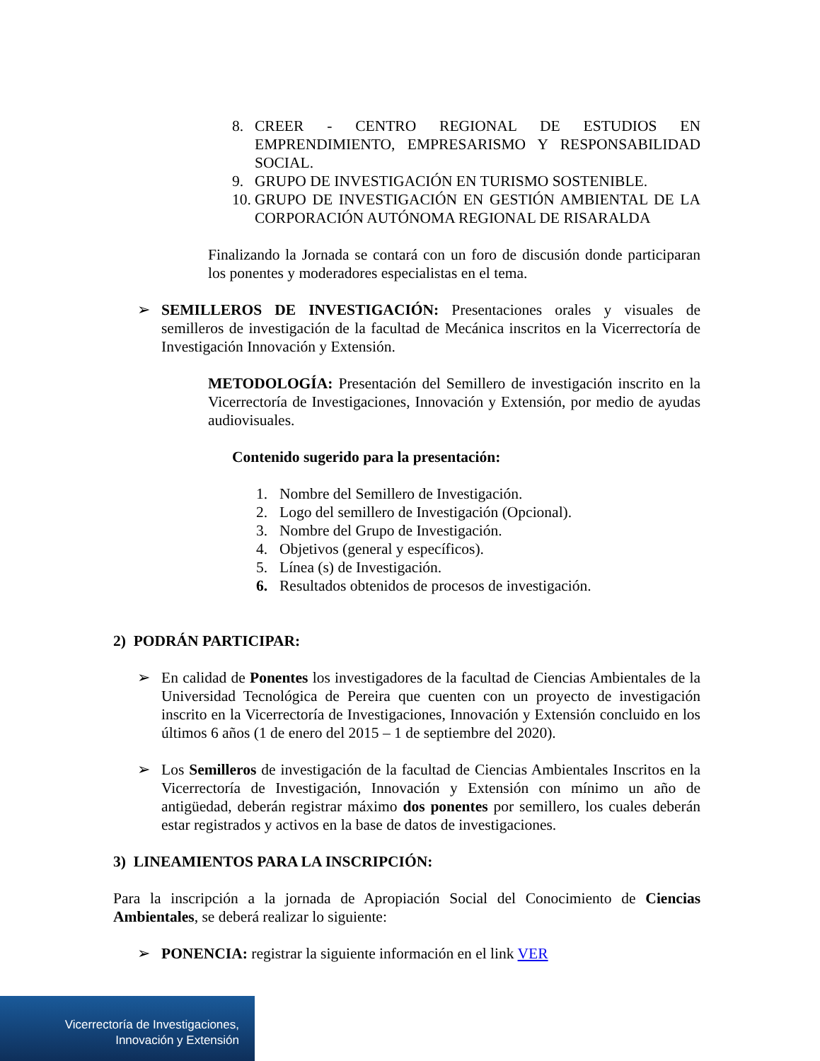8. CREER - CENTRO REGIONAL DE ESTUDIOS EN EMPRENDIMIENTO, EMPRESARISMO Y RESPONSABILIDAD SOCIAL.
9. GRUPO DE INVESTIGACIÓN EN TURISMO SOSTENIBLE.
10. GRUPO DE INVESTIGACIÓN EN GESTIÓN AMBIENTAL DE LA CORPORACIÓN AUTÓNOMA REGIONAL DE RISARALDA
Finalizando la Jornada se contará con un foro de discusión donde participaran los ponentes y moderadores especialistas en el tema.
➢ SEMILLEROS DE INVESTIGACIÓN: Presentaciones orales y visuales de semilleros de investigación de la facultad de Mecánica inscritos en la Vicerrectoría de Investigación Innovación y Extensión.
METODOLOGÍA: Presentación del Semillero de investigación inscrito en la Vicerrectoría de Investigaciones, Innovación y Extensión, por medio de ayudas audiovisuales.
Contenido sugerido para la presentación:
1. Nombre del Semillero de Investigación.
2. Logo del semillero de Investigación (Opcional).
3. Nombre del Grupo de Investigación.
4. Objetivos (general y específicos).
5. Línea (s) de Investigación.
6. Resultados obtenidos de procesos de investigación.
2) PODRÁN PARTICIPAR:
➢ En calidad de Ponentes los investigadores de la facultad de Ciencias Ambientales de la Universidad Tecnológica de Pereira que cuenten con un proyecto de investigación inscrito en la Vicerrectoría de Investigaciones, Innovación y Extensión concluido en los últimos 6 años (1 de enero del 2015 – 1 de septiembre del 2020).
➢ Los Semilleros de investigación de la facultad de Ciencias Ambientales Inscritos en la Vicerrectoría de Investigación, Innovación y Extensión con mínimo un año de antigüedad, deberán registrar máximo dos ponentes por semillero, los cuales deberán estar registrados y activos en la base de datos de investigaciones.
3) LINEAMIENTOS PARA LA INSCRIPCIÓN:
Para la inscripción a la jornada de Apropiación Social del Conocimiento de Ciencias Ambientales, se deberá realizar lo siguiente:
➢ PONENCIA: registrar la siguiente información en el link VER
Vicerrectoría de Investigaciones,
Innovación y Extensión